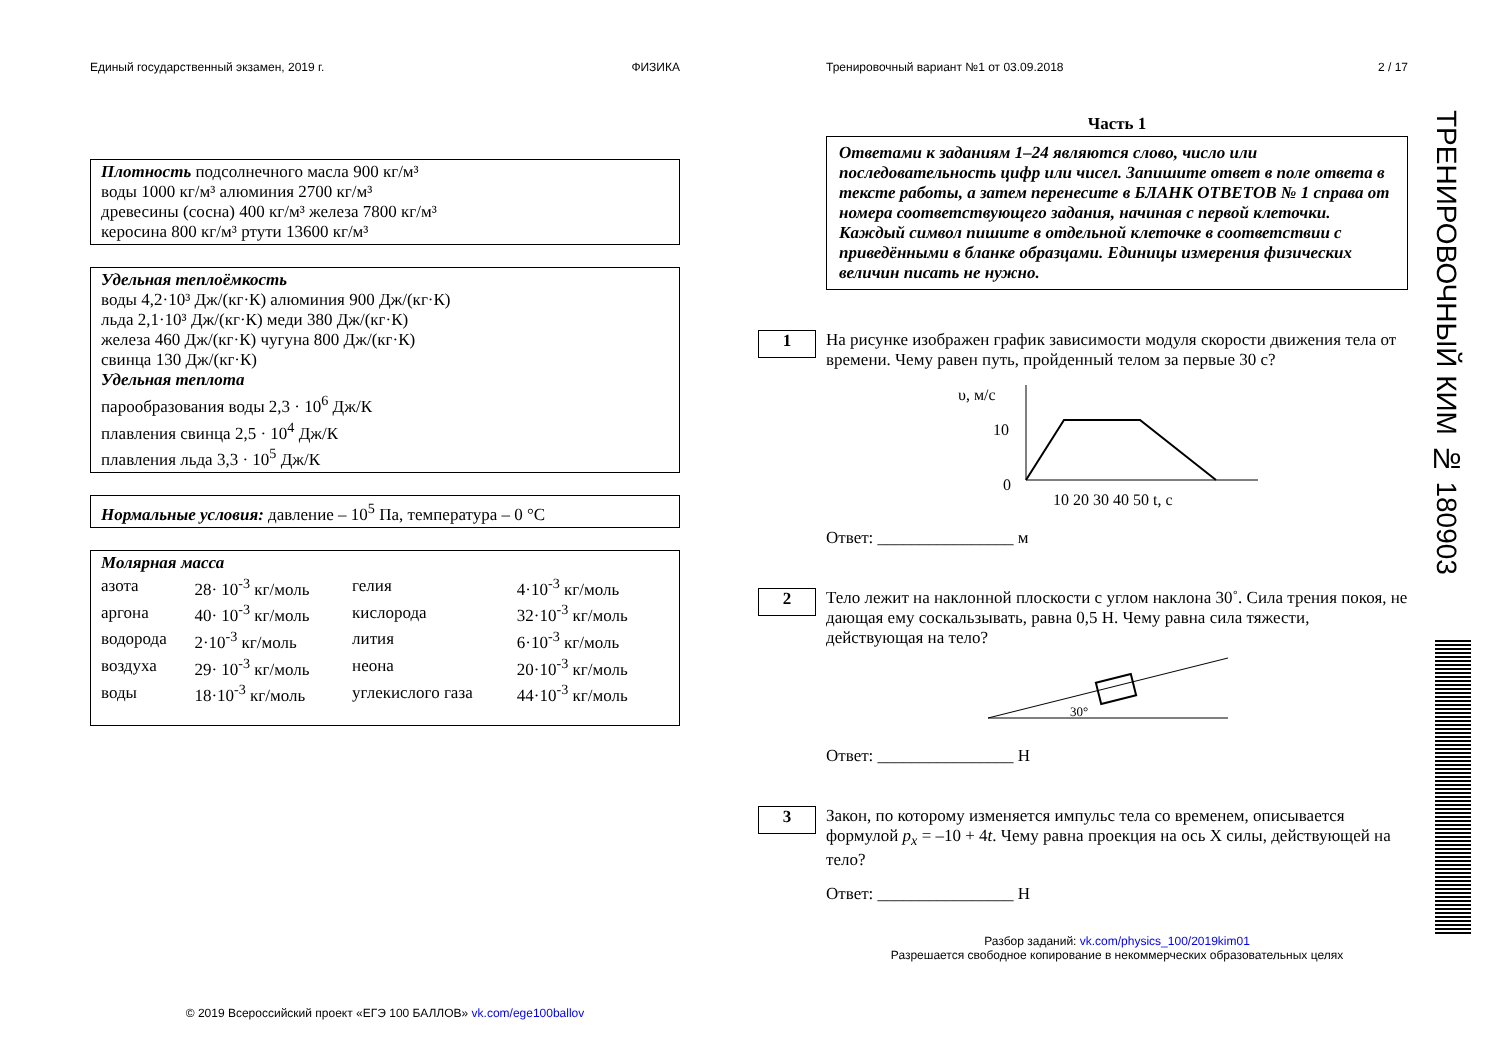Единый государственный экзамен, 2019 г. ФИЗИКА
Плотность подсолнечного масла 900 кг/м³
воды 1000 кг/м³ алюминия 2700 кг/м³
древесины (сосна) 400 кг/м³ железа 7800 кг/м³
керосина 800 кг/м³ ртути 13600 кг/м³
Удельная теплоёмкость
воды 4,2·10³ Дж/(кг·К) алюминия 900 Дж/(кг·К)
льда 2,1·10³ Дж/(кг·К) меди 380 Дж/(кг·К)
железа 460 Дж/(кг·К) чугуна 800 Дж/(кг·К)
свинца 130 Дж/(кг·К)
Удельная теплота
парообразования воды 2,3 · 10<sup>6</sup> Дж/К
плавления свинца 2,5 · 10<sup>4</sup> Дж/К
плавления льда 3,3 · 10<sup>5</sup> Дж/К
Нормальные условия: давление – 10<sup>5</sup> Па, температура – 0 °С
Молярная масса
| азота | 28· 10<sup>-3</sup> кг/моль | гелия | 4·10<sup>-3</sup> кг/моль |
| аргона | 40· 10<sup>-3</sup> кг/моль | кислорода | 32·10<sup>-3</sup> кг/моль |
| водорода | 2·10<sup>-3</sup> кг/моль | лития | 6·10<sup>-3</sup> кг/моль |
| воздуха | 29· 10<sup>-3</sup> кг/моль | неона | 20·10<sup>-3</sup> кг/моль |
| воды | 18·10<sup>-3</sup> кг/моль | углекислого газа | 44·10<sup>-3</sup> кг/моль |
© 2019 Всероссийский проект «ЕГЭ 100 БАЛЛОВ» vk.com/ege100ballov
Тренировочный вариант №1 от 03.09.2018 2 / 17
Часть 1
Ответами к заданиям 1–24 являются слово, число или последовательность цифр или чисел. Запишите ответ в поле ответа в тексте работы, а затем перенесите в БЛАНК ОТВЕТОВ № 1 справа от номера соответствующего задания, начиная с первой клеточки. Каждый символ пишите в отдельной клеточке в соответствии с приведёнными в бланке образцами. Единицы измерения физических величин писать не нужно.
1
На рисунке изображен график зависимости модуля скорости движения тела от времени. Чему равен путь, пройденный телом за первые 30 с?
υ, м/с
10
0
10 20 30 40 50 t, с
Ответ: ________________ м
2
Тело лежит на наклонной плоскости с углом наклона 30˚. Сила трения покоя, не дающая ему соскальзывать, равна 0,5 Н. Чему равна сила тяжести, действующая на тело?
30°
Ответ: ________________ Н
3
Закон, по которому изменяется импульс тела со временем, описывается формулой p<sub>x</sub> = –10 + 4t. Чему равна проекция на ось X силы, действующей на тело?
Ответ: ________________ Н
Разбор заданий: vk.com/physics_100/2019kim01
Разрешается свободное копирование в некоммерческих образовательных целях
ТРЕНИРОВОЧНЫЙ КИМ № 180903